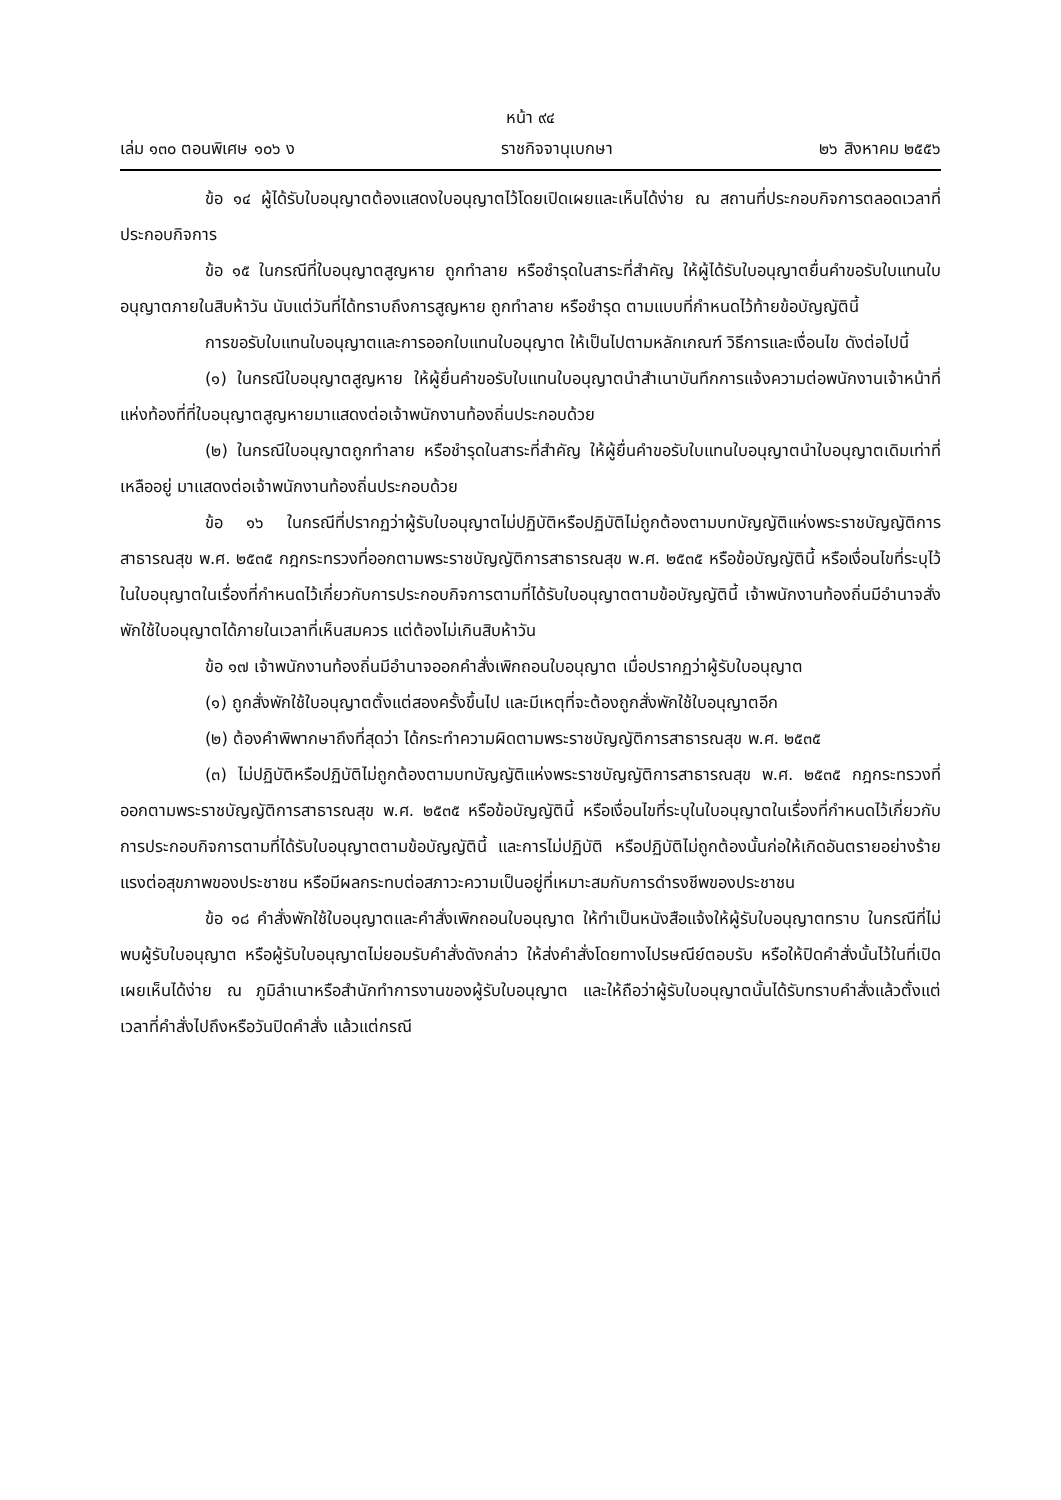หน้า ๙๔
เล่ม ๑๓๐ ตอนพิเศษ ๑๐๖ ง ราชกิจจานุเบกษา ๒๖ สิงหาคม ๒๕๕๖
ข้อ ๑๔ ผู้ได้รับใบอนุญาตต้องแสดงใบอนุญาตไว้โดยเปิดเผยและเห็นได้ง่าย ณ สถานที่ประกอบกิจการตลอดเวลาที่ประกอบกิจการ
ข้อ ๑๕ ในกรณีที่ใบอนุญาตสูญหาย ถูกทำลาย หรือชำรุดในสาระที่สำคัญ ให้ผู้ได้รับใบอนุญาตยื่นคำขอรับใบแทนใบอนุญาตภายในสิบห้าวัน นับแต่วันที่ได้ทราบถึงการสูญหาย ถูกทำลาย หรือชำรุด ตามแบบที่กำหนดไว้ท้ายข้อบัญญัตินี้
การขอรับใบแทนใบอนุญาตและการออกใบแทนใบอนุญาต ให้เป็นไปตามหลักเกณฑ์ วิธีการและเงื่อนไข ดังต่อไปนี้
(๑) ในกรณีใบอนุญาตสูญหาย ให้ผู้ยื่นคำขอรับใบแทนใบอนุญาตนำสำเนาบันทึกการแจ้งความต่อพนักงานเจ้าหน้าที่แห่งท้องที่ที่ใบอนุญาตสูญหายมาแสดงต่อเจ้าพนักงานท้องถิ่นประกอบด้วย
(๒) ในกรณีใบอนุญาตถูกทำลาย หรือชำรุดในสาระที่สำคัญ ให้ผู้ยื่นคำขอรับใบแทนใบอนุญาตนำใบอนุญาตเดิมเท่าที่เหลืออยู่ มาแสดงต่อเจ้าพนักงานท้องถิ่นประกอบด้วย
ข้อ ๑๖ ในกรณีที่ปรากฏว่าผู้รับใบอนุญาตไม่ปฏิบัติหรือปฏิบัติไม่ถูกต้องตามบทบัญญัติแห่งพระราชบัญญัติการสาธารณสุข พ.ศ. ๒๕๓๕ กฎกระทรวงที่ออกตามพระราชบัญญัติการสาธารณสุข พ.ศ. ๒๕๓๕ หรือข้อบัญญัตินี้ หรือเงื่อนไขที่ระบุไว้ในใบอนุญาตในเรื่องที่กำหนดไว้เกี่ยวกับการประกอบกิจการตามที่ได้รับใบอนุญาตตามข้อบัญญัตินี้ เจ้าพนักงานท้องถิ่นมีอำนาจสั่งพักใช้ใบอนุญาตได้ภายในเวลาที่เห็นสมควร แต่ต้องไม่เกินสิบห้าวัน
ข้อ ๑๗ เจ้าพนักงานท้องถิ่นมีอำนาจออกคำสั่งเพิกถอนใบอนุญาต เมื่อปรากฏว่าผู้รับใบอนุญาต
(๑) ถูกสั่งพักใช้ใบอนุญาตตั้งแต่สองครั้งขึ้นไป และมีเหตุที่จะต้องถูกสั่งพักใช้ใบอนุญาตอีก
(๒) ต้องคำพิพากษาถึงที่สุดว่า ได้กระทำความผิดตามพระราชบัญญัติการสาธารณสุข พ.ศ. ๒๕๓๕
(๓) ไม่ปฏิบัติหรือปฏิบัติไม่ถูกต้องตามบทบัญญัติแห่งพระราชบัญญัติการสาธารณสุข พ.ศ. ๒๕๓๕ กฎกระทรวงที่ออกตามพระราชบัญญัติการสาธารณสุข พ.ศ. ๒๕๓๕ หรือข้อบัญญัตินี้ หรือเงื่อนไขที่ระบุในใบอนุญาตในเรื่องที่กำหนดไว้เกี่ยวกับการประกอบกิจการตามที่ได้รับใบอนุญาตตามข้อบัญญัตินี้ และการไม่ปฏิบัติ หรือปฏิบัติไม่ถูกต้องนั้นก่อให้เกิดอันตรายอย่างร้ายแรงต่อสุขภาพของประชาชน หรือมีผลกระทบต่อสภาวะความเป็นอยู่ที่เหมาะสมกับการดำรงชีพของประชาชน
ข้อ ๑๘ คำสั่งพักใช้ใบอนุญาตและคำสั่งเพิกถอนใบอนุญาต ให้ทำเป็นหนังสือแจ้งให้ผู้รับใบอนุญาตทราบ ในกรณีที่ไม่พบผู้รับใบอนุญาต หรือผู้รับใบอนุญาตไม่ยอมรับคำสั่งดังกล่าว ให้ส่งคำสั่งโดยทางไปรษณีย์ตอบรับ หรือให้ปิดคำสั่งนั้นไว้ในที่เปิดเผยเห็นได้ง่าย ณ ภูมิลำเนาหรือสำนักทำการงานของผู้รับใบอนุญาต และให้ถือว่าผู้รับใบอนุญาตนั้นได้รับทราบคำสั่งแล้วตั้งแต่เวลาที่คำสั่งไปถึงหรือวันปิดคำสั่ง แล้วแต่กรณี